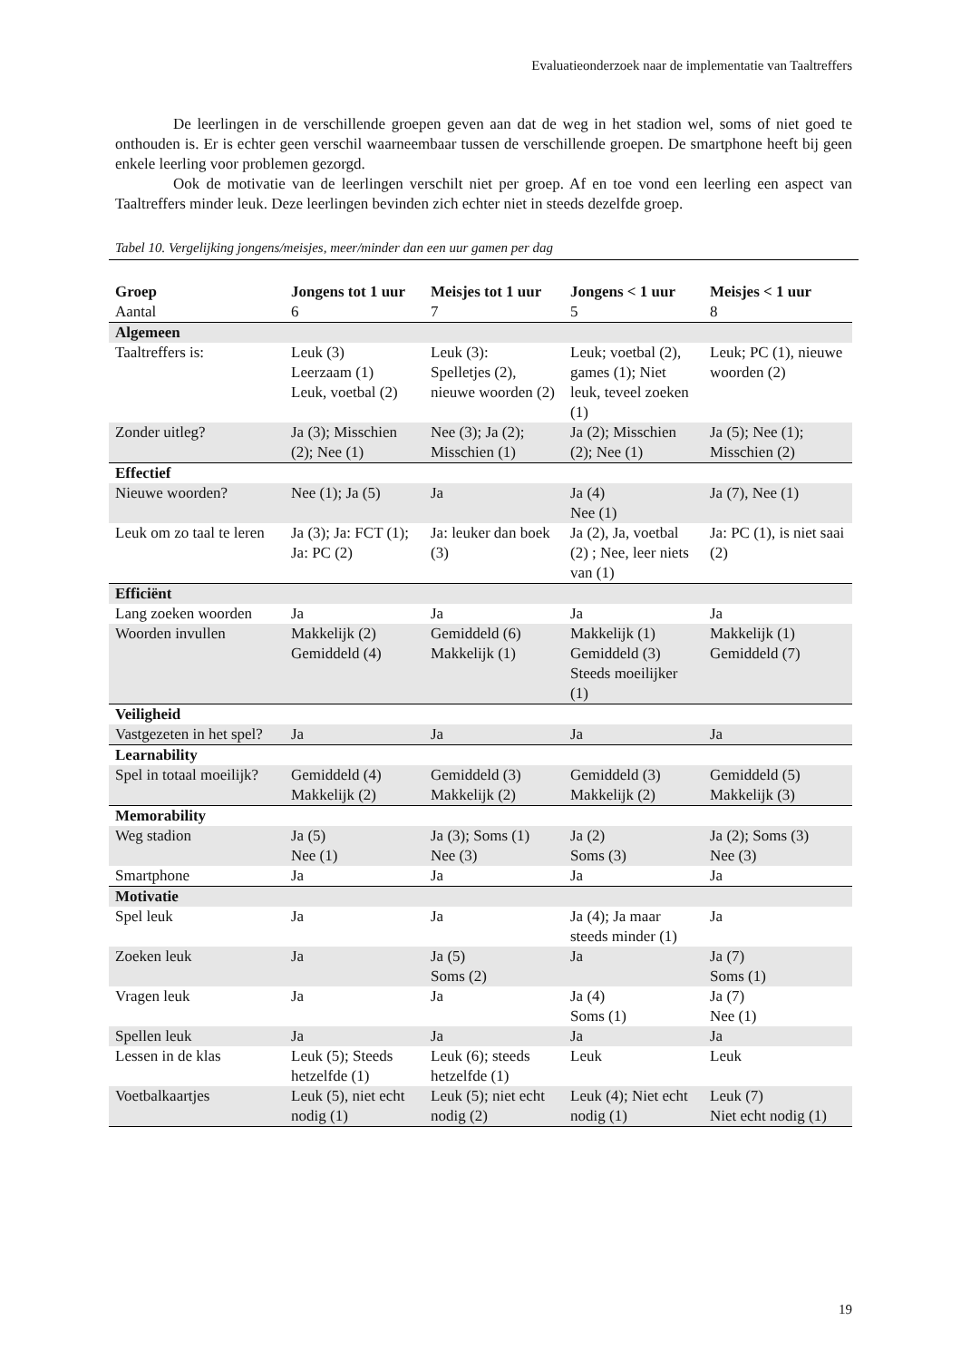Evaluatieonderzoek naar de implementatie van Taaltreffers
De leerlingen in de verschillende groepen geven aan dat de weg in het stadion wel, soms of niet goed te onthouden is. Er is echter geen verschil waarneembaar tussen de verschillende groepen. De smartphone heeft bij geen enkele leerling voor problemen gezorgd.
Ook de motivatie van de leerlingen verschilt niet per groep. Af en toe vond een leerling een aspect van Taaltreffers minder leuk. Deze leerlingen bevinden zich echter niet in steeds dezelfde groep.
Tabel 10. Vergelijking jongens/meisjes, meer/minder dan een uur gamen per dag
| Groep | Jongens tot 1 uur | Meisjes tot 1 uur | Jongens < 1 uur | Meisjes < 1 uur |
| --- | --- | --- | --- | --- |
| Aantal | 6 | 7 | 5 | 8 |
| Algemeen | | | | |
| Taaltreffers is: | Leuk (3) Leerzaam (1) Leuk, voetbal (2) | Leuk (3): Spelletjes (2), nieuwe woorden (2) | Leuk; voetbal (2), games (1); Niet leuk, teveel zoeken (1) | Leuk; PC (1), nieuwe woorden (2) |
| Zonder uitleg? | Ja (3); Misschien (2); Nee (1) | Nee (3); Ja (2); Misschien (1) | Ja (2); Misschien (2); Nee (1) | Ja (5); Nee (1); Misschien (2) |
| Effectief | | | | |
| Nieuwe woorden? | Nee (1); Ja (5) | Ja | Ja (4) Nee (1) | Ja (7), Nee (1) |
| Leuk om zo taal te leren | Ja (3); Ja: FCT (1); Ja: PC (2) | Ja: leuker dan boek (3) | Ja (2), Ja, voetbal (2) ; Nee, leer niets van (1) | Ja: PC (1), is niet saai (2) |
| Efficiënt | | | | |
| Lang zoeken woorden | Ja | Ja | Ja | Ja |
| Woorden invullen | Makkelijk (2) Gemiddeld (4) | Gemiddeld (6) Makkelijk (1) | Makkelijk (1) Gemiddeld (3) Steeds moeilijker (1) | Makkelijk (1) Gemiddeld (7) |
| Veiligheid | | | | |
| Vastgezeten in het spel? | Ja | Ja | Ja | Ja |
| Learnability | | | | |
| Spel in totaal moeilijk? | Gemiddeld (4) Makkelijk (2) | Gemiddeld (3) Makkelijk (2) | Gemiddeld (3) Makkelijk (2) | Gemiddeld (5) Makkelijk (3) |
| Memorability | | | | |
| Weg stadion | Ja (5) Nee (1) | Ja (3); Soms (1) Nee (3) | Ja (2) Soms (3) | Ja (2); Soms (3) Nee (3) |
| Smartphone | Ja | Ja | Ja | Ja |
| Motivatie | | | | |
| Spel leuk | Ja | Ja | Ja (4); Ja maar steeds minder (1) | Ja |
| Zoeken leuk | Ja | Ja (5) Soms (2) | Ja | Ja (7) Soms (1) |
| Vragen leuk | Ja | Ja | Ja (4) Soms (1) | Ja (7) Nee (1) |
| Spellen leuk | Ja | Ja | Ja | Ja |
| Lessen in de klas | Leuk (5); Steeds hetzelfde (1) | Leuk (6); steeds hetzelfde (1) | Leuk | Leuk |
| Voetbalkaartjes | Leuk (5), niet echt nodig (1) | Leuk (5); niet echt nodig (2) | Leuk (4); Niet echt nodig (1) | Leuk (7) Niet echt nodig (1) |
19